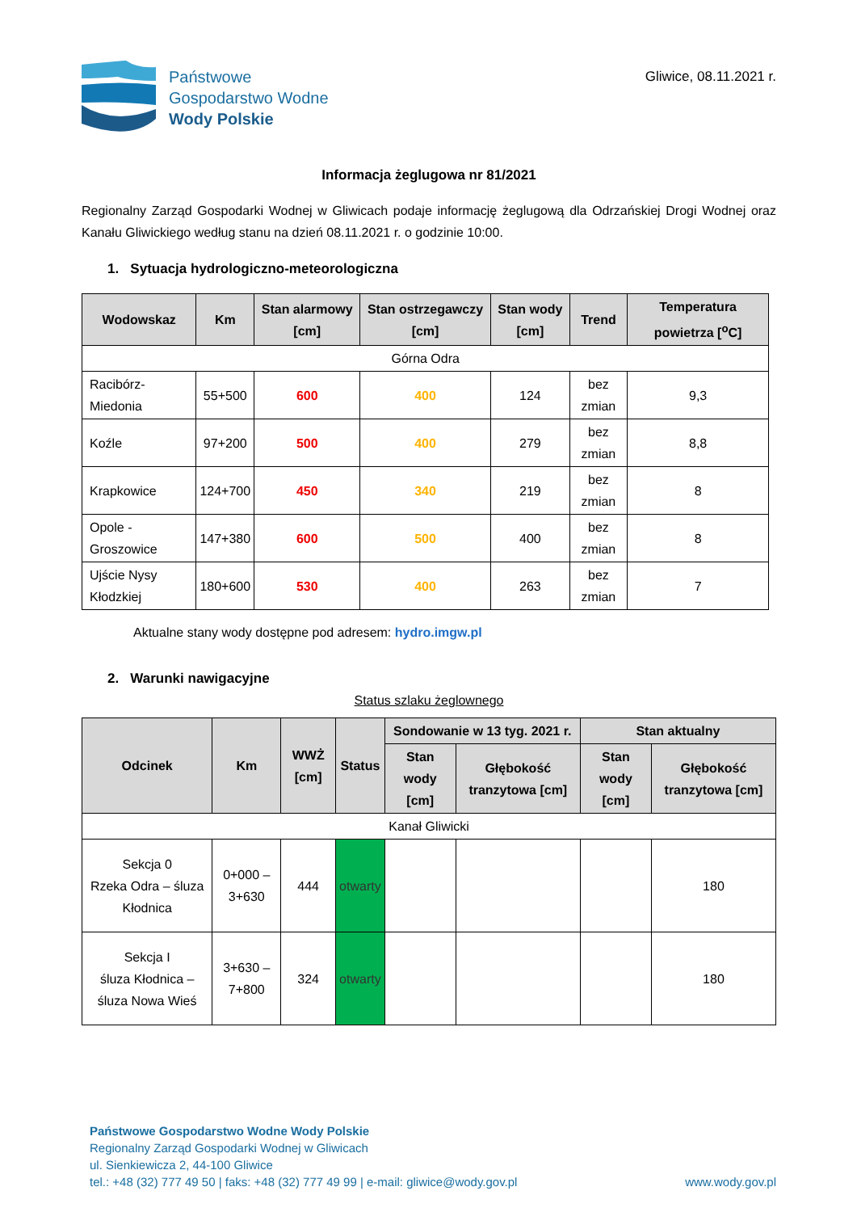Państwowe
Gospodarstwo Wodne
Wody Polskie
Gliwice, 08.11.2021 r.
Informacja żeglugowa nr 81/2021
Regionalny Zarząd Gospodarki Wodnej w Gliwicach podaje informację żeglugową dla Odrzańskiej Drogi Wodnej oraz Kanału Gliwickiego według stanu na dzień 08.11.2021 r. o godzinie 10:00.
1. Sytuacja hydrologiczno-meteorologiczna
| Wodowskaz | Km | Stan alarmowy [cm] | Stan ostrzegawczy [cm] | Stan wody [cm] | Trend | Temperatura powietrza [<sup>o</sup>C] |
| --- | --- | --- | --- | --- | --- | --- |
| Górna Odra | | | | | | |
| Racibórz-Miedonia | 55+500 | 600 | 400 | 124 | bez zmian | 9,3 |
| Koźle | 97+200 | 500 | 400 | 279 | bez zmian | 8,8 |
| Krapkowice | 124+700 | 450 | 340 | 219 | bez zmian | 8 |
| Opole - Groszowice | 147+380 | 600 | 500 | 400 | bez zmian | 8 |
| Ujście Nysy Kłodzkiej | 180+600 | 530 | 400 | 263 | bez zmian | 7 |
Aktualne stany wody dostępne pod adresem: hydro.imgw.pl
2. Warunki nawigacyjne
Status szlaku żeglownego
| Odcinek | Km | WWŻ [cm] | Status | Sondowanie w 13 tyg. 2021 r. | | Stan aktualny | |
| --- | --- | --- | --- | --- | --- | --- | --- |
| | | | | Stan wody [cm] | Głębokość tranzytowa [cm] | Stan wody [cm] | Głębokość tranzytowa [cm] |
| Kanał Gliwicki | | | | | | | |
| Sekcja 0 Rzeka Odra – śluza Kłodnica | 0+000 – 3+630 | 444 | otwarty | | | | 180 |
| Sekcja I śluza Kłodnica – śluza Nowa Wieś | 3+630 – 7+800 | 324 | otwarty | | | | 180 |
Państwowe Gospodarstwo Wodne Wody Polskie
Regionalny Zarząd Gospodarki Wodnej w Gliwicach
ul. Sienkiewicza 2, 44-100 Gliwice
tel.: +48 (32) 777 49 50 | faks: +48 (32) 777 49 99 | e-mail: gliwice@wody.gov.pl www.wody.gov.pl